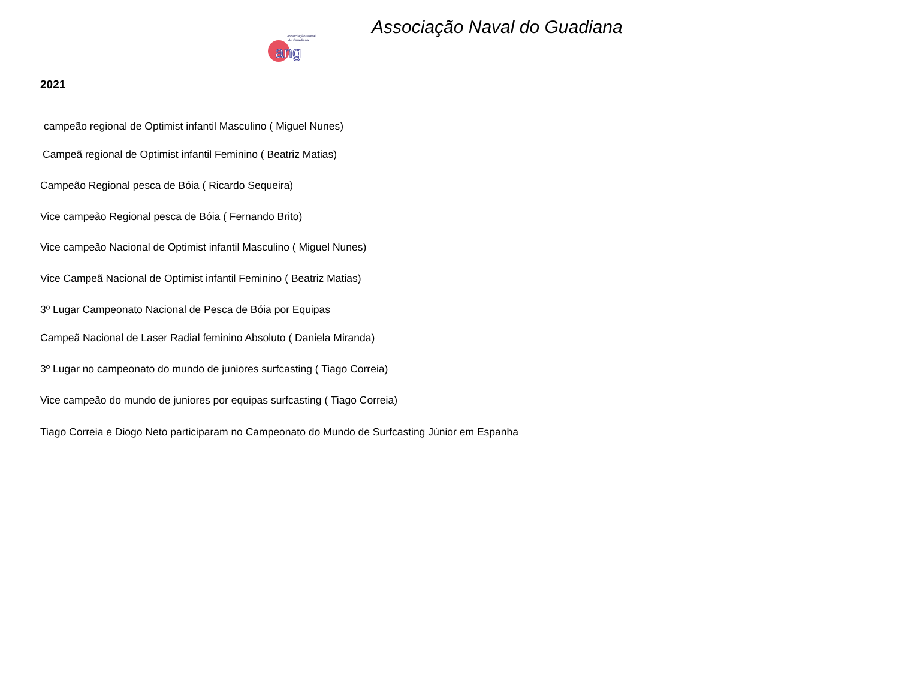Associação Naval do Guadiana
Associação Naval
do Guadiana
ang
2021
campeão regional de Optimist infantil Masculino ( Miguel Nunes)
Campeã regional de Optimist infantil Feminino ( Beatriz Matias)
Campeão Regional pesca de Bóia ( Ricardo Sequeira)
Vice campeão Regional pesca de Bóia ( Fernando Brito)
Vice campeão Nacional de Optimist infantil Masculino ( Miguel Nunes)
Vice Campeã Nacional de Optimist infantil Feminino ( Beatriz Matias)
3º Lugar Campeonato Nacional de Pesca de Bóia por Equipas
Campeã Nacional de Laser Radial feminino Absoluto ( Daniela Miranda)
3º Lugar no campeonato do mundo de juniores surfcasting ( Tiago Correia)
Vice campeão do mundo de juniores por equipas surfcasting ( Tiago Correia)
Tiago Correia e Diogo Neto participaram no Campeonato do Mundo de Surfcasting Júnior em Espanha